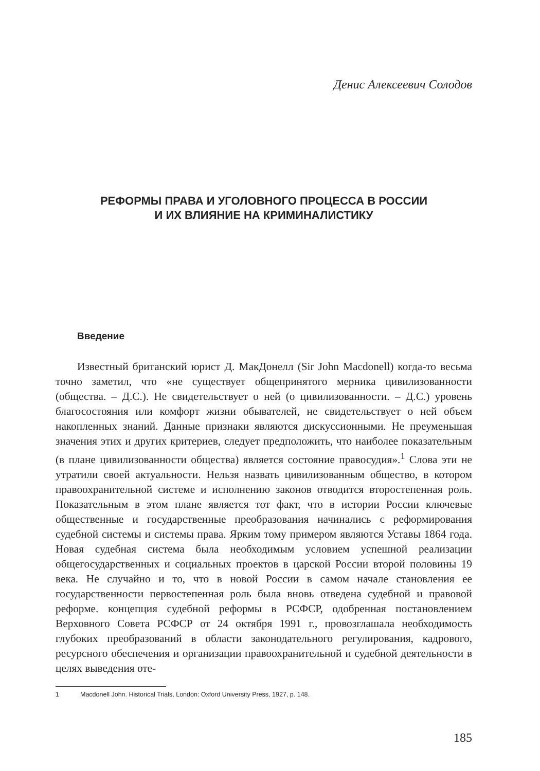Денис Алексеевич Солодов
РЕФОРМЫ ПРАВА И УГОЛОВНОГО ПРОЦЕССА В РОССИИ
И ИХ ВЛИЯНИЕ НА КРИМИНАЛИСТИКУ
Введение
Известный британский юрист Д. МакДонелл (Sir John Macdonell) когда-то весьма точно заметил, что «не существует общепринятого мерника цивилизованности (общества. – Д.С.). Не свидетельствует о ней (о цивилизованности. – Д.С.) уровень благосостояния или комфорт жизни обывателей, не свидетельствует о ней объем накопленных знаний. Данные признаки являются дискуссионными. Не преуменьшая значения этих и других критериев, следует предположить, что наиболее показательным (в плане цивилизованности общества) является состояние правосудия».<sup>1</sup> Слова эти не утратили своей актуальности. Нельзя назвать цивилизованным общество, в котором правоохранительной системе и исполнению законов отводится второстепенная роль. Показательным в этом плане является тот факт, что в истории России ключевые общественные и государственные преобразования начинались с реформирования судебной системы и системы права. Ярким тому примером являются Уставы 1864 года. Новая судебная система была необходимым условием успешной реализации общегосударственных и социальных проектов в царской России второй половины 19 века. Не случайно и то, что в новой России в самом начале становления ее государственности первостепенная роль была вновь отведена судебной и правовой реформе. концепция судебной реформы в РСФСР, одобренная постановлением Верховного Совета РСФСР от 24 октября 1991 г., провозглашала необходимость глубоких преобразований в области законодательного регулирования, кадрового, ресурсного обеспечения и организации правоохранительной и судебной деятельности в целях выведения оте-
1 Macdonell John. Historical Trials, London: Oxford University Press, 1927, p. 148.
185